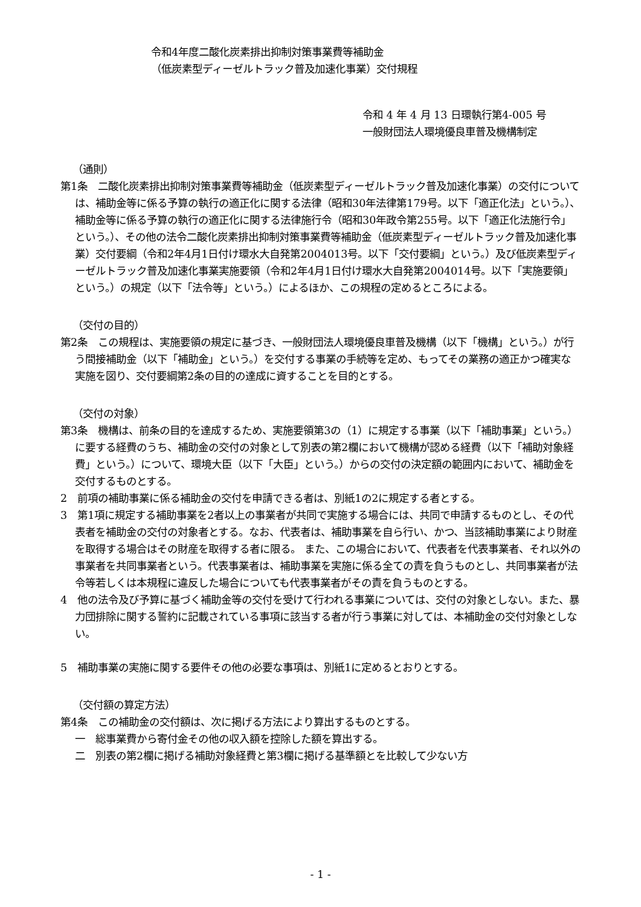令和4年度二酸化炭素排出抑制対策事業費等補助金
（低炭素型ディーゼルトラック普及加速化事業）交付規程
令和 4 年 4 月 13 日環執行第4-005 号
一般財団法人環境優良車普及機構制定
（通則）
第1条　二酸化炭素排出抑制対策事業費等補助金（低炭素型ディーゼルトラック普及加速化事業）の交付については、補助金等に係る予算の執行の適正化に関する法律（昭和30年法律第179号。以下「適正化法」という。）、補助金等に係る予算の執行の適正化に関する法律施行令（昭和30年政令第255号。以下「適正化法施行令」という。）、その他の法令二酸化炭素排出抑制対策事業費等補助金（低炭素型ディーゼルトラック普及加速化事業）交付要綱（令和2年4月1日付け環水大自発第2004013号。以下「交付要綱」という。）及び低炭素型ディーゼルトラック普及加速化事業実施要領（令和2年4月1日付け環水大自発第2004014号。以下「実施要領」という。）の規定（以下「法令等」という。）によるほか、この規程の定めるところによる。
（交付の目的）
第2条　この規程は、実施要領の規定に基づき、一般財団法人環境優良車普及機構（以下「機構」という。）が行う間接補助金（以下「補助金」という。）を交付する事業の手続等を定め、もってその業務の適正かつ確実な実施を図り、交付要綱第2条の目的の達成に資することを目的とする。
（交付の対象）
第3条　機構は、前条の目的を達成するため、実施要領第3の（1）に規定する事業（以下「補助事業」という。）に要する経費のうち、補助金の交付の対象として別表の第2欄において機構が認める経費（以下「補助対象経費」という。）について、環境大臣（以下「大臣」という。）からの交付の決定額の範囲内において、補助金を交付するものとする。
2　前項の補助事業に係る補助金の交付を申請できる者は、別紙1の2に規定する者とする。
3　第1項に規定する補助事業を2者以上の事業者が共同で実施する場合には、共同で申請するものとし、その代表者を補助金の交付の対象者とする。なお、代表者は、補助事業を自ら行い、かつ、当該補助事業により財産を取得する場合はその財産を取得する者に限る。 また、この場合において、代表者を代表事業者、それ以外の事業者を共同事業者という。代表事業者は、補助事業を実施に係る全ての責を負うものとし、共同事業者が法令等若しくは本規程に違反した場合についても代表事業者がその責を負うものとする。
4　他の法令及び予算に基づく補助金等の交付を受けて行われる事業については、交付の対象としない。また、暴力団排除に関する誓約に記載されている事項に該当する者が行う事業に対しては、本補助金の交付対象としない。
5　補助事業の実施に関する要件その他の必要な事項は、別紙1に定めるとおりとする。
（交付額の算定方法）
第4条　この補助金の交付額は、次に掲げる方法により算出するものとする。
一　総事業費から寄付金その他の収入額を控除した額を算出する。
二　別表の第2欄に掲げる補助対象経費と第3欄に掲げる基準額とを比較して少ない方
- 1 -